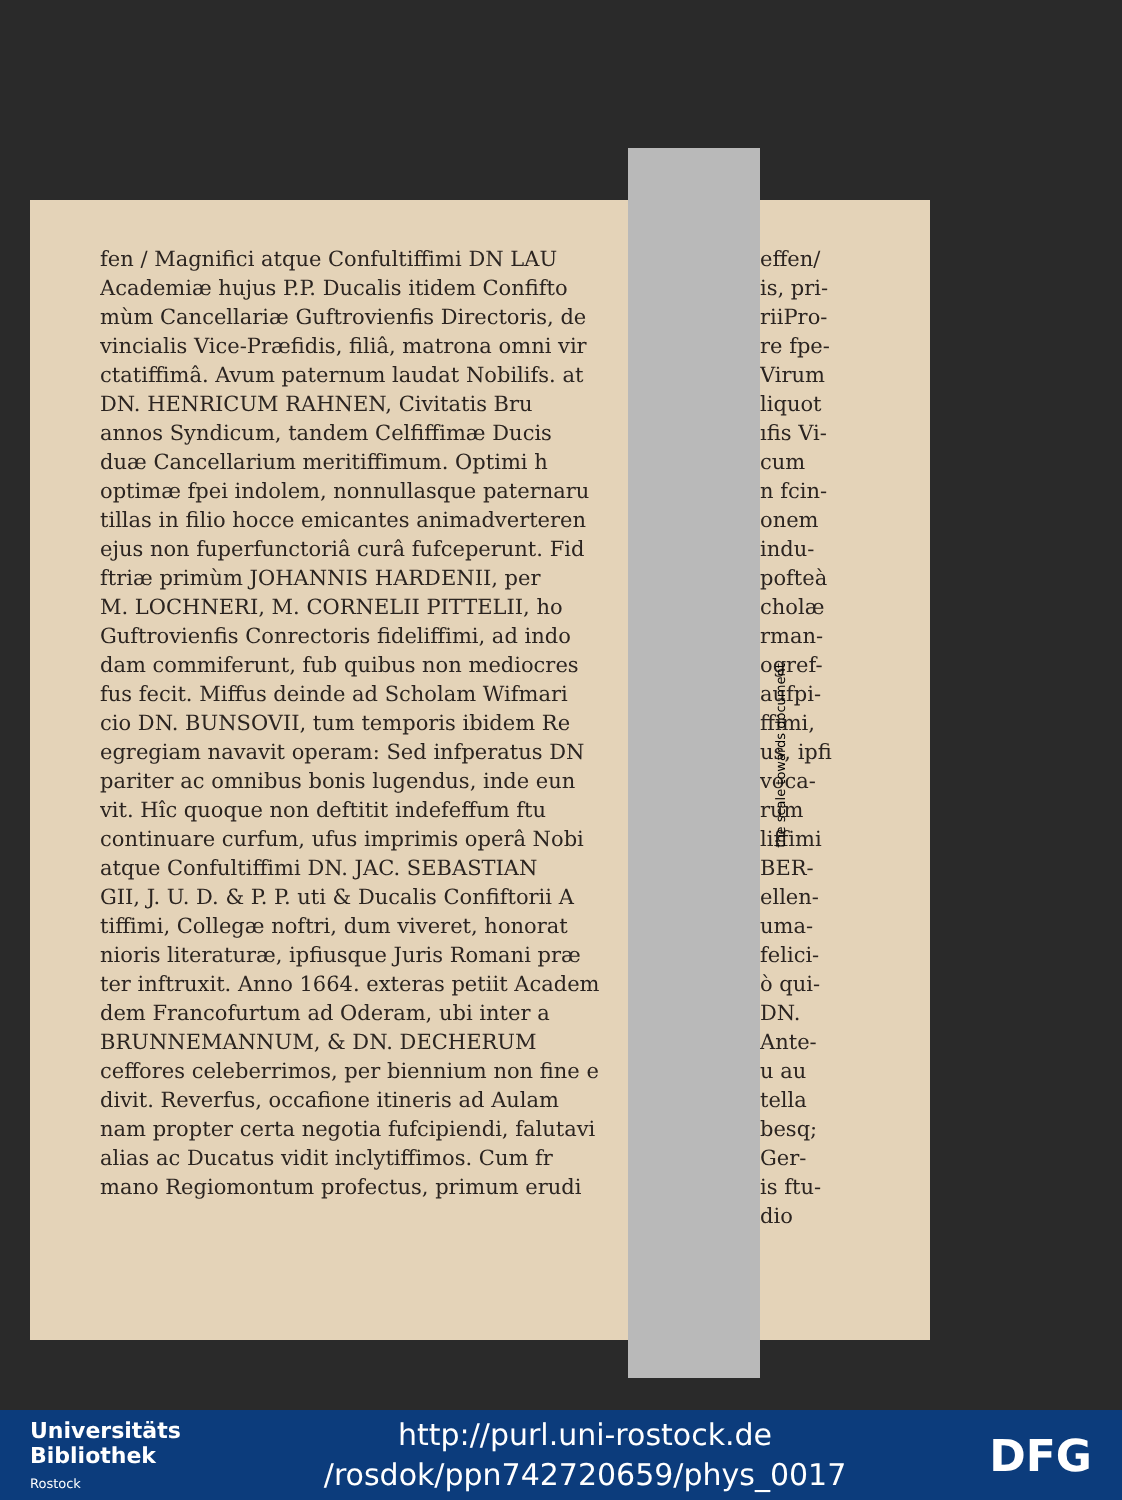fen / Magnifici atque Confultiffimi DN LAU
Academiæ hujus P.P. Ducalis itidem Confifto
mùm Cancellariæ Guftrovienfis Directoris, de
vincialis Vice-Præfidis, filiâ, matrona omni vir
ctatiffimâ. Avum paternum laudat Nobilifs. at
DN. HENRICUM RAHNEN, Civitatis Bru
annos Syndicum, tandem Celfiffimæ Ducis
duæ Cancellarium meritiffimum. Optimi h
optimæ fpei indolem, nonnullasque paternaru
tillas in filio hocce emicantes animadverteren
ejus non fuperfunctoriâ curâ fufceperunt. Fid
ftriæ primùm JOHANNIS HARDENII, per
M. LOCHNERI, M. CORNELII PITTELII, ho
Guftrovienfis Conrectoris fideliffimi, ad indo
dam commiferunt, fub quibus non mediocres
fus fecit. Miffus deinde ad Scholam Wifmari
cio DN. BUNSOVII, tum temporis ibidem Re
egregiam navavit operam: Sed infperatus DN
pariter ac omnibus bonis lugendus, inde eun
vit. Hîc quoque non deftitit indefeffum ftu
continuare curfum, ufus imprimis operâ Nobi
atque Confultiffimi DN. JAC. SEBASTIAN
GII, J. U. D. & P. P. uti & Ducalis Confiftorii A
tiffimi, Collegæ noftri, dum viveret, honorat
nioris literaturæ, ipfiusque Juris Romani præ
ter inftruxit. Anno 1664. exteras petiit Academ
dem Francofurtum ad Oderam, ubi inter a
BRUNNEMANNUM, & DN. DECHERUM
ceffores celeberrimos, per biennium non fine e
divit. Reverfus, occafione itineris ad Aulam
nam propter certa negotia fufcipiendi, falutavi
alias ac Ducatus vidit inclytiffimos. Cum fr
mano Regiomontum profectus, primum erudi
effen/
is, pri-
riiPro-
re fpe-
Virum
liquot
ıfis Vi-
cum
n fcin-
onem
indu-
pofteà
cholæ
rman-
ogref-
aufpi-
ffimi,
us, ipfi
voca-
rum
liffimi
BER-
ellen-
uma-
felici-
ò qui-
DN.
Ante-
u au
tella
besq;
Ger-
is ftu-
dio
the scale towards document
Universitäts
Bibliothek
Rostock
http://purl.uni-rostock.de
/rosdok/ppn742720659/phys_0017
DFG